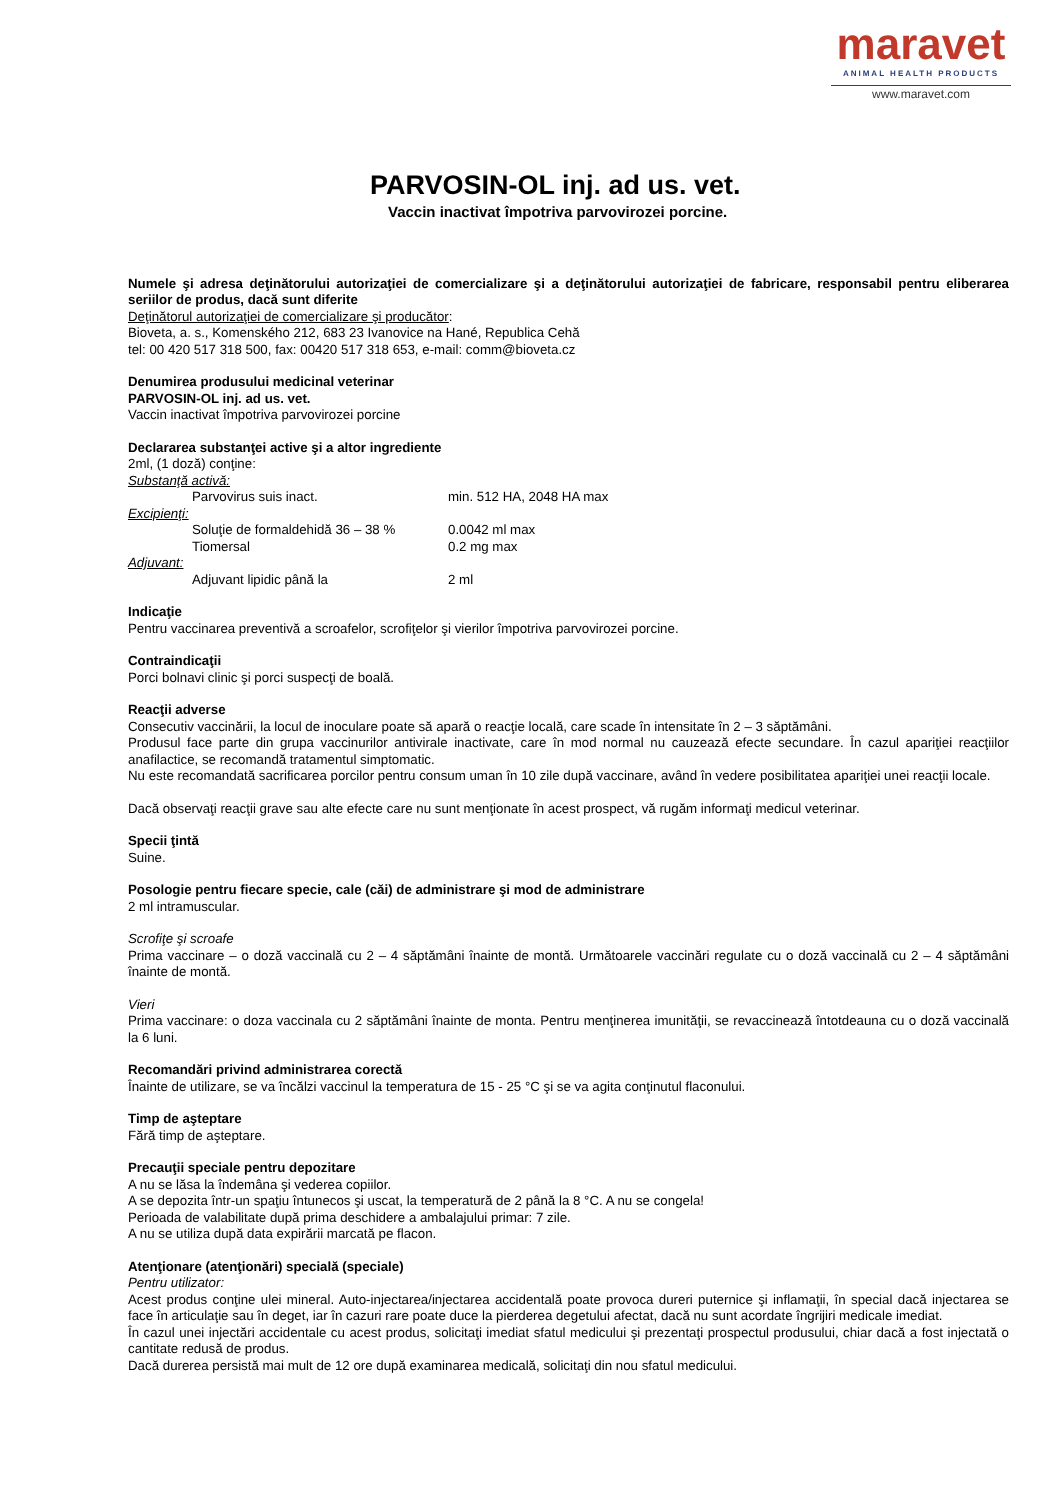maravet
ANIMAL HEALTH PRODUCTS
www.maravet.com
PARVOSIN-OL inj. ad us. vet.
Vaccin inactivat împotriva parvovirozei porcine.
Numele şi adresa deţinătorului autorizaţiei de comercializare şi a deţinătorului autorizaţiei de fabricare, responsabil pentru eliberarea seriilor de produs, dacă sunt diferite
Deţinătorul autorizaţiei de comercializare şi producător:
Bioveta, a. s., Komenského 212, 683 23 Ivanovice na Hané, Republica Cehă
tel: 00 420 517 318 500, fax: 00420 517 318 653, e-mail: comm@bioveta.cz
Denumirea produsului medicinal veterinar
PARVOSIN-OL inj. ad us. vet.
Vaccin inactivat împotriva parvovirozei porcine
Declararea substanţei active şi a altor ingrediente
2ml, (1 doză) conţine:
Substanţă activă:
Parvovirus suis inact. min. 512 HA, 2048 HA max
Excipienţi:
Soluţie de formaldehidă 36 – 38 % 0.0042 ml max
Tiomersal 0.2 mg max
Adjuvant:
Adjuvant lipidic până la 2 ml
Indicaţie
Pentru vaccinarea preventivă a scroafelor, scrofiţelor şi vierilor împotriva parvovirozei porcine.
Contraindicaţii
Porci bolnavi clinic şi porci suspecţi de boală.
Reacţii adverse
Consecutiv vaccinării, la locul de inoculare poate să apară o reacţie locală, care scade în intensitate în 2 – 3 săptămâni.
Produsul face parte din grupa vaccinurilor antivirale inactivate, care în mod normal nu cauzează efecte secundare. În cazul apariţiei reacţiilor anafilactice, se recomandă tratamentul simptomatic.
Nu este recomandată sacrificarea porcilor pentru consum uman în 10 zile după vaccinare, având în vedere posibilitatea apariţiei unei reacţii locale.
Dacă observaţi reacţii grave sau alte efecte care nu sunt menţionate în acest prospect, vă rugăm informaţi medicul veterinar.
Specii ţintă
Suine.
Posologie pentru fiecare specie, cale (căi) de administrare şi mod de administrare
2 ml intramuscular.
Scrofiţe şi scroafe
Prima vaccinare – o doză vaccinală cu 2 – 4 săptămâni înainte de montă. Următoarele vaccinări regulate cu o doză vaccinală cu 2 – 4 săptămâni înainte de montă.
Vieri
Prima vaccinare: o doza vaccinala cu 2 săptămâni înainte de monta. Pentru menţinerea imunităţii, se revaccinează întotdeauna cu o doză vaccinală la 6 luni.
Recomandări privind administrarea corectă
Înainte de utilizare, se va încălzi vaccinul la temperatura de 15 - 25 °C şi se va agita conţinutul flaconului.
Timp de aşteptare
Fără timp de aşteptare.
Precauţii speciale pentru depozitare
A nu se lăsa la îndemâna şi vederea copiilor.
A se depozita într-un spaţiu întunecos şi uscat, la temperatură de 2 până la 8 °C. A nu se congela!
Perioada de valabilitate după prima deschidere a ambalajului primar: 7 zile.
A nu se utiliza după data expirării marcată pe flacon.
Atenţionare (atenţionări) specială (speciale)
Pentru utilizator:
Acest produs conţine ulei mineral. Auto-injectarea/injectarea accidentală poate provoca dureri puternice şi inflamaţii, în special dacă injectarea se face în articulaţie sau în deget, iar în cazuri rare poate duce la pierderea degetului afectat, dacă nu sunt acordate îngrijiri medicale imediat.
În cazul unei injectări accidentale cu acest produs, solicitaţi imediat sfatul medicului şi prezentaţi prospectul produsului, chiar dacă a fost injectată o cantitate redusă de produs.
Dacă durerea persistă mai mult de 12 ore după examinarea medicală, solicitaţi din nou sfatul medicului.